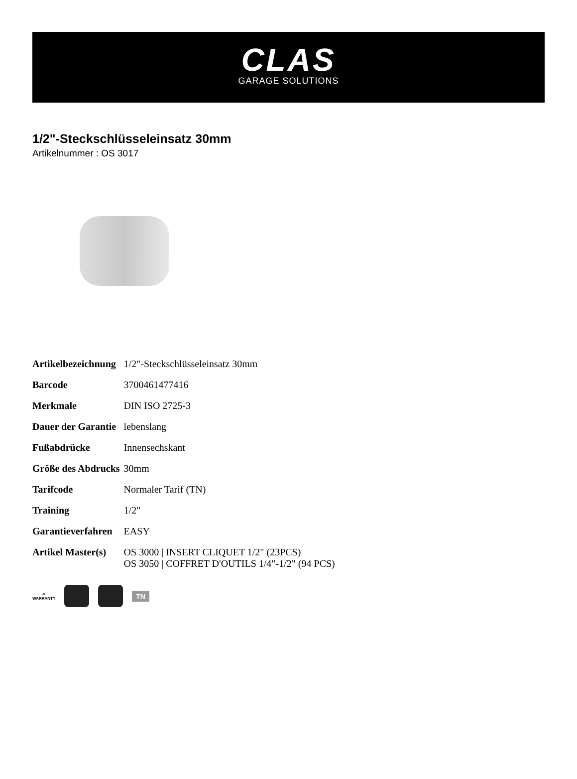CLAS
GARAGE SOLUTIONS
1/2"-Steckschlüsseleinsatz 30mm
Artikelnummer : OS 3017
| Artikelbezeichnung | 1/2"-Steckschlüsseleinsatz 30mm |
| Barcode | 3700461477416 |
| Merkmale | DIN ISO 2725-3 |
| Dauer der Garantie | lebenslang |
| Fußabdrücke | Innensechskant |
| Größe des Abdrucks | 30mm |
| Tarifcode | Normaler Tarif (TN) |
| Training | 1/2" |
| Garantieverfahren | EASY |
| Artikel Master(s) | OS 3000 / INSERT CLIQUET 1/2" (23PCS) OS 3050 / COFFRET D'OUTILS 1/4"-1/2" (94 PCS) |
∞
WARRANTY
TN